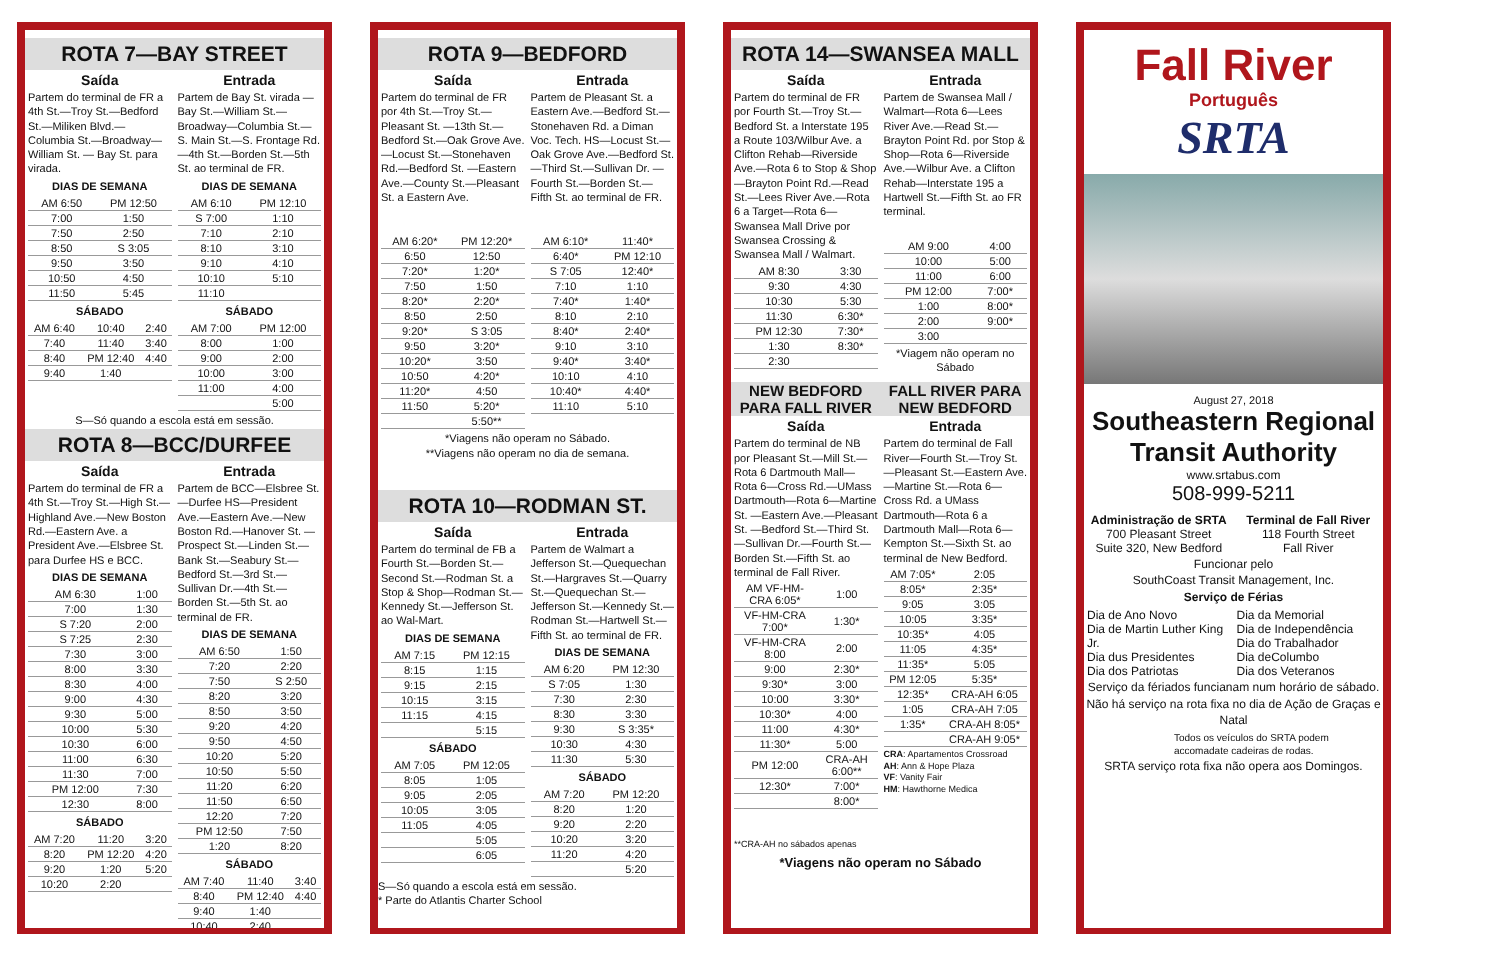ROTA 7—BAY STREET
Saída
Partem do terminal de FR a 4th St.—Troy St.—Bedford St.—Miliken Blvd.—Columbia St.—Broadway—William St. — Bay St. para virada.
DIAS DE SEMANA
| AM 6:50 | PM 12:50 |
| 7:00 | 1:50 |
| 7:50 | 2:50 |
| 8:50 | S 3:05 |
| 9:50 | 3:50 |
| 10:50 | 4:50 |
| 11:50 | 5:45 |
SÁBADO
| AM 6:40 | 10:40 | 2:40 |
| 7:40 | 11:40 | 3:40 |
| 8:40 | PM 12:40 | 4:40 |
| 9:40 | 1:40 | |
Entrada
Partem de Bay St. virada —Bay St.—William St.—Broadway—Columbia St.—S. Main St.—S. Frontage Rd. —4th St.—Borden St.—5th St. ao terminal de FR.
DIAS DE SEMANA
| AM 6:10 | PM 12:10 |
| S 7:00 | 1:10 |
| 7:10 | 2:10 |
| 8:10 | 3:10 |
| 9:10 | 4:10 |
| 10:10 | 5:10 |
| 11:10 | |
SÁBADO
| AM 7:00 | PM 12:00 |
| 8:00 | 1:00 |
| 9:00 | 2:00 |
| 10:00 | 3:00 |
| 11:00 | 4:00 |
| | 5:00 |
S—Só quando a escola está em sessão.
ROTA 8—BCC/DURFEE
Saída
Partem do terminal de FR a 4th St.—Troy St.—High St.—Highland Ave.—New Boston Rd.—Eastern Ave. a President Ave.—Elsbree St. para Durfee HS e BCC.
DIAS DE SEMANA
| AM 6:30 | 1:00 |
| 7:00 | 1:30 |
| S 7:20 | 2:00 |
| S 7:25 | 2:30 |
| 7:30 | 3:00 |
| 8:00 | 3:30 |
| 8:30 | 4:00 |
| 9:00 | 4:30 |
| 9:30 | 5:00 |
| 10:00 | 5:30 |
| 10:30 | 6:00 |
| 11:00 | 6:30 |
| 11:30 | 7:00 |
| PM 12:00 | 7:30 |
| 12:30 | 8:00 |
SÁBADO
| AM 7:20 | 11:20 | 3:20 |
| 8:20 | PM 12:20 | 4:20 |
| 9:20 | 1:20 | 5:20 |
| 10:20 | 2:20 | |
Entrada
Partem de BCC—Elsbree St.—Durfee HS—President Ave.—Eastern Ave.—New Boston Rd.—Hanover St. —Prospect St.—Linden St.—Bank St.—Seabury St.—Bedford St.—3rd St.—Sullivan Dr.—4th St.—Borden St.—5th St. ao terminal de FR.
DIAS DE SEMANA
| AM 6:50 | 1:50 |
| 7:20 | 2:20 |
| 7:50 | S 2:50 |
| 8:20 | 3:20 |
| 8:50 | 3:50 |
| 9:20 | 4:20 |
| 9:50 | 4:50 |
| 10:20 | 5:20 |
| 10:50 | 5:50 |
| 11:20 | 6:20 |
| 11:50 | 6:50 |
| 12:20 | 7:20 |
| PM 12:50 | 7:50 |
| 1:20 | 8:20 |
SÁBADO
| AM 7:40 | 11:40 | 3:40 |
| 8:40 | PM 12:40 | 4:40 |
| 9:40 | 1:40 | |
| 10:40 | 2:40 | |
ROTA 9—BEDFORD
Saída
Partem do terminal de FR por 4th St.—Troy St.—Pleasant St. —13th St.—Bedford St.—Oak Grove Ave.—Locust St.—Stonehaven Rd.—Bedford St. —Eastern Ave.—County St.—Pleasant St. a Eastern Ave.
| AM 6:20* | PM 12:20* |
| 6:50 | 12:50 |
| 7:20* | 1:20* |
| 7:50 | 1:50 |
| 8:20* | 2:20* |
| 8:50 | 2:50 |
| 9:20* | S 3:05 |
| 9:50 | 3:20* |
| 10:20* | 3:50 |
| 10:50 | 4:20* |
| 11:20* | 4:50 |
| 11:50 | 5:20* |
| | 5:50** |
Entrada
Partem de Pleasant St. a Eastern Ave.—Bedford St.—Stonehaven Rd. a Diman Voc. Tech. HS—Locust St.—Oak Grove Ave.—Bedford St.—Third St.—Sullivan Dr. —Fourth St.—Borden St.—Fifth St. ao terminal de FR.
| AM 6:10* | 11:40* |
| 6:40* | PM 12:10 |
| S 7:05 | 12:40* |
| 7:10 | 1:10 |
| 7:40* | 1:40* |
| 8:10 | 2:10 |
| 8:40* | 2:40* |
| 9:10 | 3:10 |
| 9:40* | 3:40* |
| 10:10 | 4:10 |
| 10:40* | 4:40* |
| 11:10 | 5:10 |
*Viagens não operam no Sábado.
**Viagens não operam no dia de semana.
ROTA 10—RODMAN ST.
Saída
Partem do terminal de FB a Fourth St.—Borden St.—Second St.—Rodman St. a Stop & Shop—Rodman St.—Kennedy St.—Jefferson St. ao Wal-Mart.
DIAS DE SEMANA
| AM 7:15 | PM 12:15 |
| 8:15 | 1:15 |
| 9:15 | 2:15 |
| 10:15 | 3:15 |
| 11:15 | 4:15 |
| | 5:15 |
SÁBADO
| AM 7:05 | PM 12:05 |
| 8:05 | 1:05 |
| 9:05 | 2:05 |
| 10:05 | 3:05 |
| 11:05 | 4:05 |
| | 5:05 |
| | 6:05 |
Entrada
Partem de Walmart a Jefferson St.—Quequechan St.—Hargraves St.—Quarry St.—Quequechan St.—Jefferson St.—Kennedy St.—Rodman St.—Hartwell St.—Fifth St. ao terminal de FR.
DIAS DE SEMANA
| AM 6:20 | PM 12:30 |
| S 7:05 | 1:30 |
| 7:30 | 2:30 |
| 8:30 | 3:30 |
| 9:30 | S 3:35* |
| 10:30 | 4:30 |
| 11:30 | 5:30 |
SÁBADO
| AM 7:20 | PM 12:20 |
| 8:20 | 1:20 |
| 9:20 | 2:20 |
| 10:20 | 3:20 |
| 11:20 | 4:20 |
| | 5:20 |
S—Só quando a escola está em sessão.
* Parte do Atlantis Charter School
ROTA 14—SWANSEA MALL
Saída
Partem do terminal de FR por Fourth St.—Troy St.—Bedford St. a Interstate 195 a Route 103/Wilbur Ave. a Clifton Rehab—Riverside Ave.—Rota 6 to Stop & Shop—Brayton Point Rd.—Read St.—Lees River Ave.—Rota 6 a Target—Rota 6—Swansea Mall Drive por Swansea Crossing & Swansea Mall / Walmart.
| AM 8:30 | 3:30 |
| 9:30 | 4:30 |
| 10:30 | 5:30 |
| 11:30 | 6:30* |
| PM 12:30 | 7:30* |
| 1:30 | 8:30* |
| 2:30 | |
Entrada
Partem de Swansea Mall / Walmart—Rota 6—Lees River Ave.—Read St.—Brayton Point Rd. por Stop & Shop—Rota 6—Riverside Ave.—Wilbur Ave. a Clifton Rehab—Interstate 195 a Hartwell St.—Fifth St. ao FR terminal.
| AM 9:00 | 4:00 |
| 10:00 | 5:00 |
| 11:00 | 6:00 |
| PM 12:00 | 7:00* |
| 1:00 | 8:00* |
| 2:00 | 9:00* |
| 3:00 | |
*Viagem não operam no Sábado
NEW BEDFORD PARA FALL RIVER FALL RIVER PARA NEW BEDFORD
Saída
Partem do terminal de NB por Pleasant St.—Mill St.—Rota 6 Dartmouth Mall—Rota 6—Cross Rd.—UMass Dartmouth—Rota 6—Martine St. —Eastern Ave.—Pleasant St. —Bedford St.—Third St.—Sullivan Dr.—Fourth St.—Borden St.—Fifth St. ao terminal de Fall River.
| AM VF-HM-CRA 6:05* | 1:00 |
| VF-HM-CRA 7:00* | 1:30* |
| VF-HM-CRA 8:00 | 2:00 |
| 9:00 | 2:30* |
| 9:30* | 3:00 |
| 10:00 | 3:30* |
| 10:30* | 4:00 |
| 11:00 | 4:30* |
| 11:30* | 5:00 |
| PM 12:00 | CRA-AH 6:00** |
| 12:30* | 7:00* |
| | 8:00* |
**CRA-AH no sábados apenas
Entrada
Partem do terminal de Fall River—Fourth St.—Troy St.—Pleasant St.—Eastern Ave.—Martine St.—Rota 6—Cross Rd. a UMass Dartmouth—Rota 6 a Dartmouth Mall—Rota 6—Kempton St.—Sixth St. ao terminal de New Bedford.
| AM 7:05* | 2:05 |
| 8:05* | 2:35* |
| 9:05 | 3:05 |
| 10:05 | 3:35* |
| 10:35* | 4:05 |
| 11:05 | 4:35* |
| 11:35* | 5:05 |
| PM 12:05 | 5:35* |
| 12:35* | CRA-AH 6:05 |
| 1:05 | CRA-AH 7:05 |
| 1:35* | CRA-AH 8:05* |
| | CRA-AH 9:05* |
CRA: Apartamentos Crossroad
AH: Ann & Hope Plaza
VF: Vanity Fair
HM: Hawthorne Medica
*Viagens não operam no Sábado
Fall River
Português
SRTA
August 27, 2018
Southeastern Regional Transit Authority
www.srtabus.com
508-999-5211
Administração de SRTA
700 Pleasant Street
Suite 320, New Bedford
Terminal de Fall River
118 Fourth Street
Fall River
Funcionar pelo
SouthCoast Transit Management, Inc.
Serviço de Férias
Dia de Ano Novo
Dia de Martin Luther King Jr.
Dia dus Presidentes
Dia dos Patriotas
Dia da Memorial
Dia de Independência
Dia do Trabalhador
Dia deColumbo
Dia dos Veteranos
Serviço da fériados funcianam num horário de sábado.
Não há serviço na rota fixa no dia de Ação de Graças e Natal
Todos os veículos do SRTA podem accomadate cadeiras de rodas.
SRTA serviço rota fixa não opera aos Domingos.